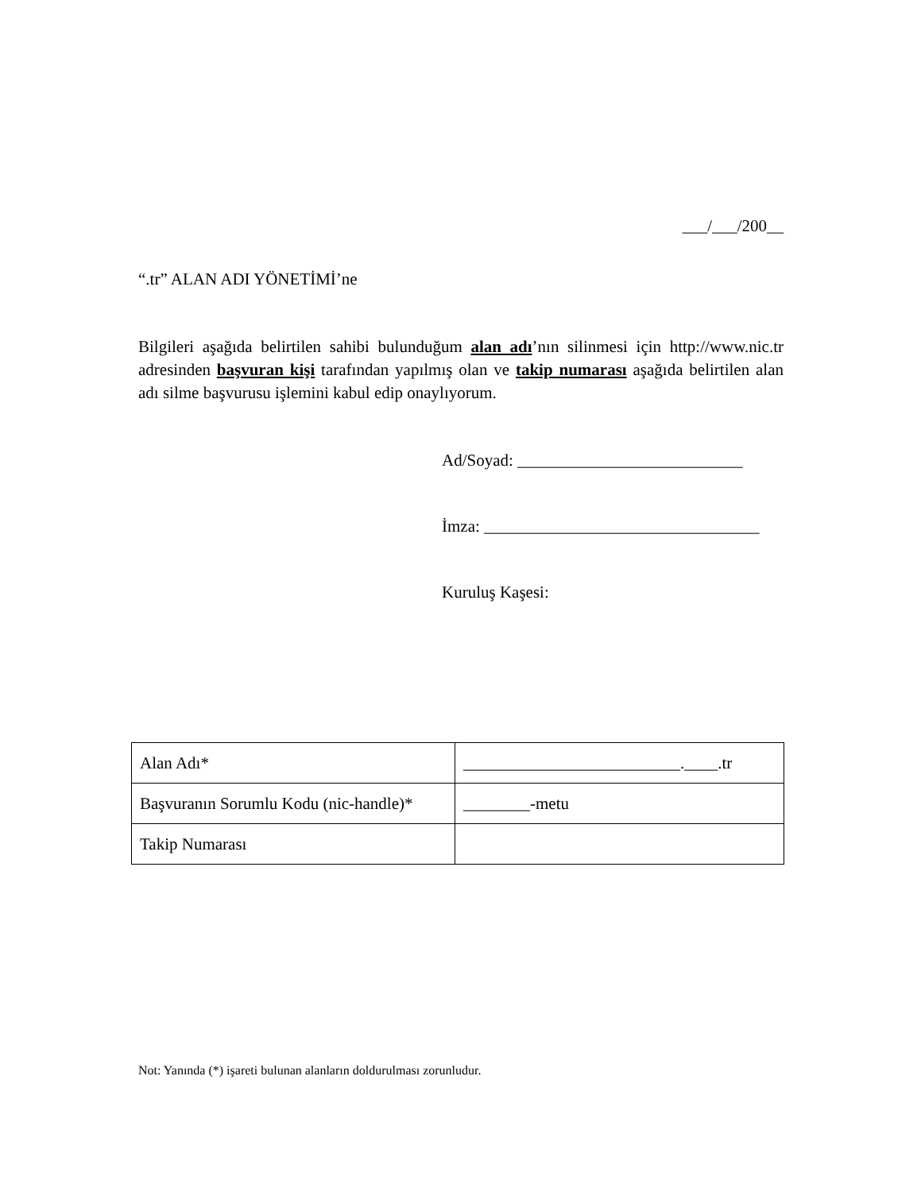___/___/200__
“.tr” ALAN ADI YÖNETİMİ’ne
Bilgileri aşağıda belirtilen sahibi bulunduğum alan adı’nın silinmesi için http://www.nic.tr adresinden başvuran kişi tarafından yapılmış olan ve takip numarası aşağıda belirtilen alan adı silme başvurusu işlemini kabul edip onaylıyorum.
Ad/Soyad: ___________________________
İmza: _________________________________
Kuruluş Kaşesi:
| Alan Adı* | __________________________.____.tr |
| Başvuranın Sorumlu Kodu (nic-handle)* | ________-metu |
| Takip Numarası | |
Not: Yanında (*) işareti bulunan alanların doldurulması zorunludur.